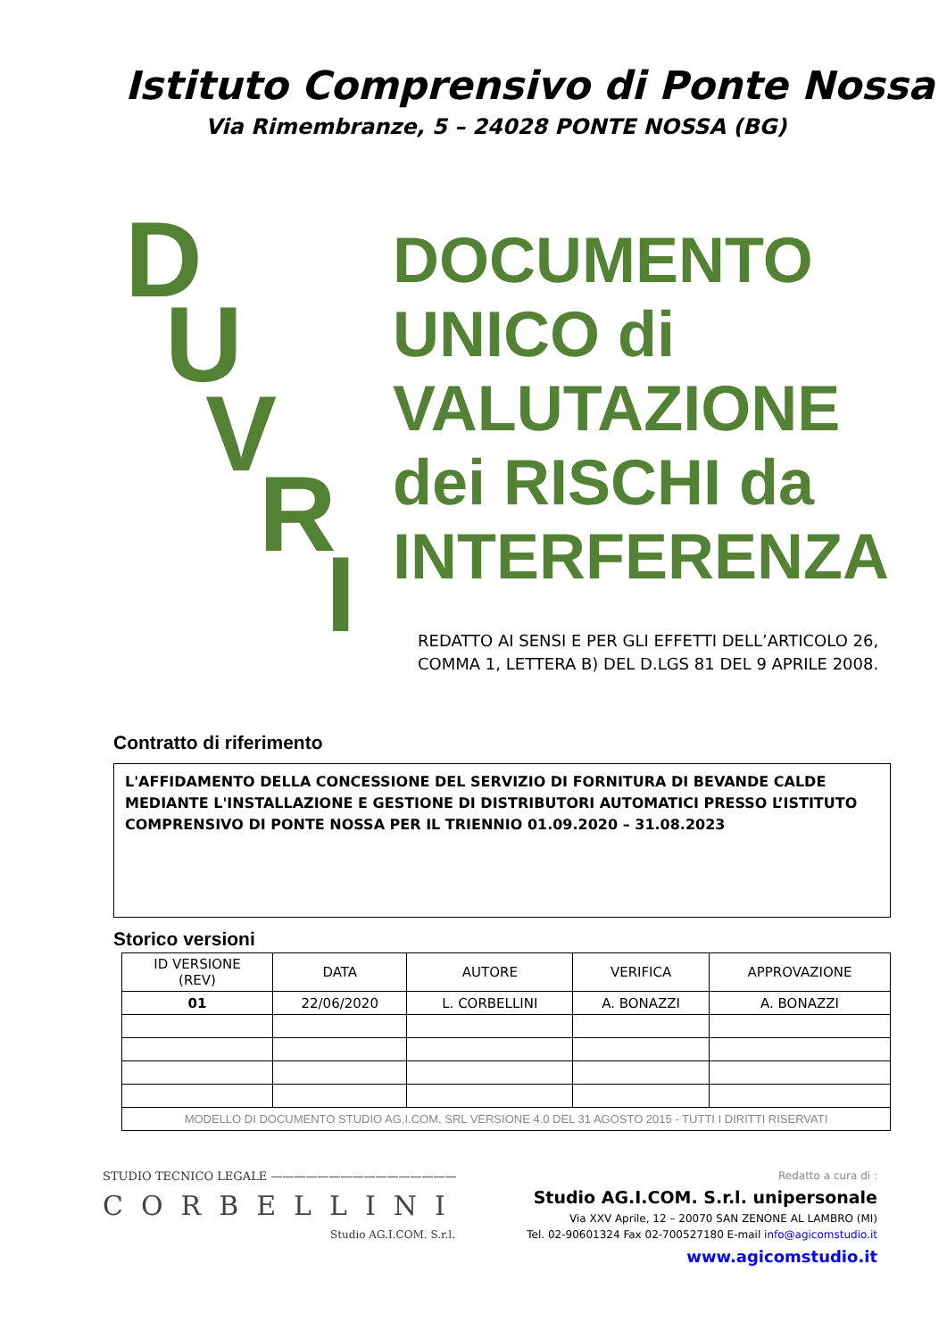Istituto Comprensivo di Ponte Nossa
Via Rimembranze, 5 – 24028 PONTE NOSSA (BG)
D
U
V
R
I
DOCUMENTO
UNICO di
VALUTAZIONE
dei RISCHI da
INTERFERENZA
REDATTO AI SENSI E PER GLI EFFETTI DELL’ARTICOLO 26,
COMMA 1, LETTERA B) DEL D.LGS 81 DEL 9 APRILE 2008.
Contratto di riferimento
L'AFFIDAMENTO DELLA CONCESSIONE DEL SERVIZIO DI FORNITURA DI BEVANDE CALDE MEDIANTE L'INSTALLAZIONE E GESTIONE DI DISTRIBUTORI AUTOMATICI PRESSO L’ISTITUTO COMPRENSIVO DI PONTE NOSSA PER IL TRIENNIO 01.09.2020 – 31.08.2023
Storico versioni
| ID VERSIONE (REV) | DATA | AUTORE | VERIFICA | APPROVAZIONE |
| --- | --- | --- | --- | --- |
| 01 | 22/06/2020 | L. CORBELLINI | A. BONAZZI | A. BONAZZI |
| MODELLO DI DOCUMENTO STUDIO AG.I.COM. SRL VERSIONE 4.0 DEL 31 AGOSTO 2015 - TUTTI I DIRITTI RISERVATI | | | | |
STUDIO TECNICO LEGALE ————————————————
CORBELLINI
Studio AG.I.COM. S.r.l.
Redatto a cura di :
Studio AG.I.COM. S.r.l. unipersonale
Via XXV Aprile, 12 – 20070 SAN ZENONE AL LAMBRO (MI)
Tel. 02-90601324 Fax 02-700527180 E-mail info@agicomstudio.it
www.agicomstudio.it